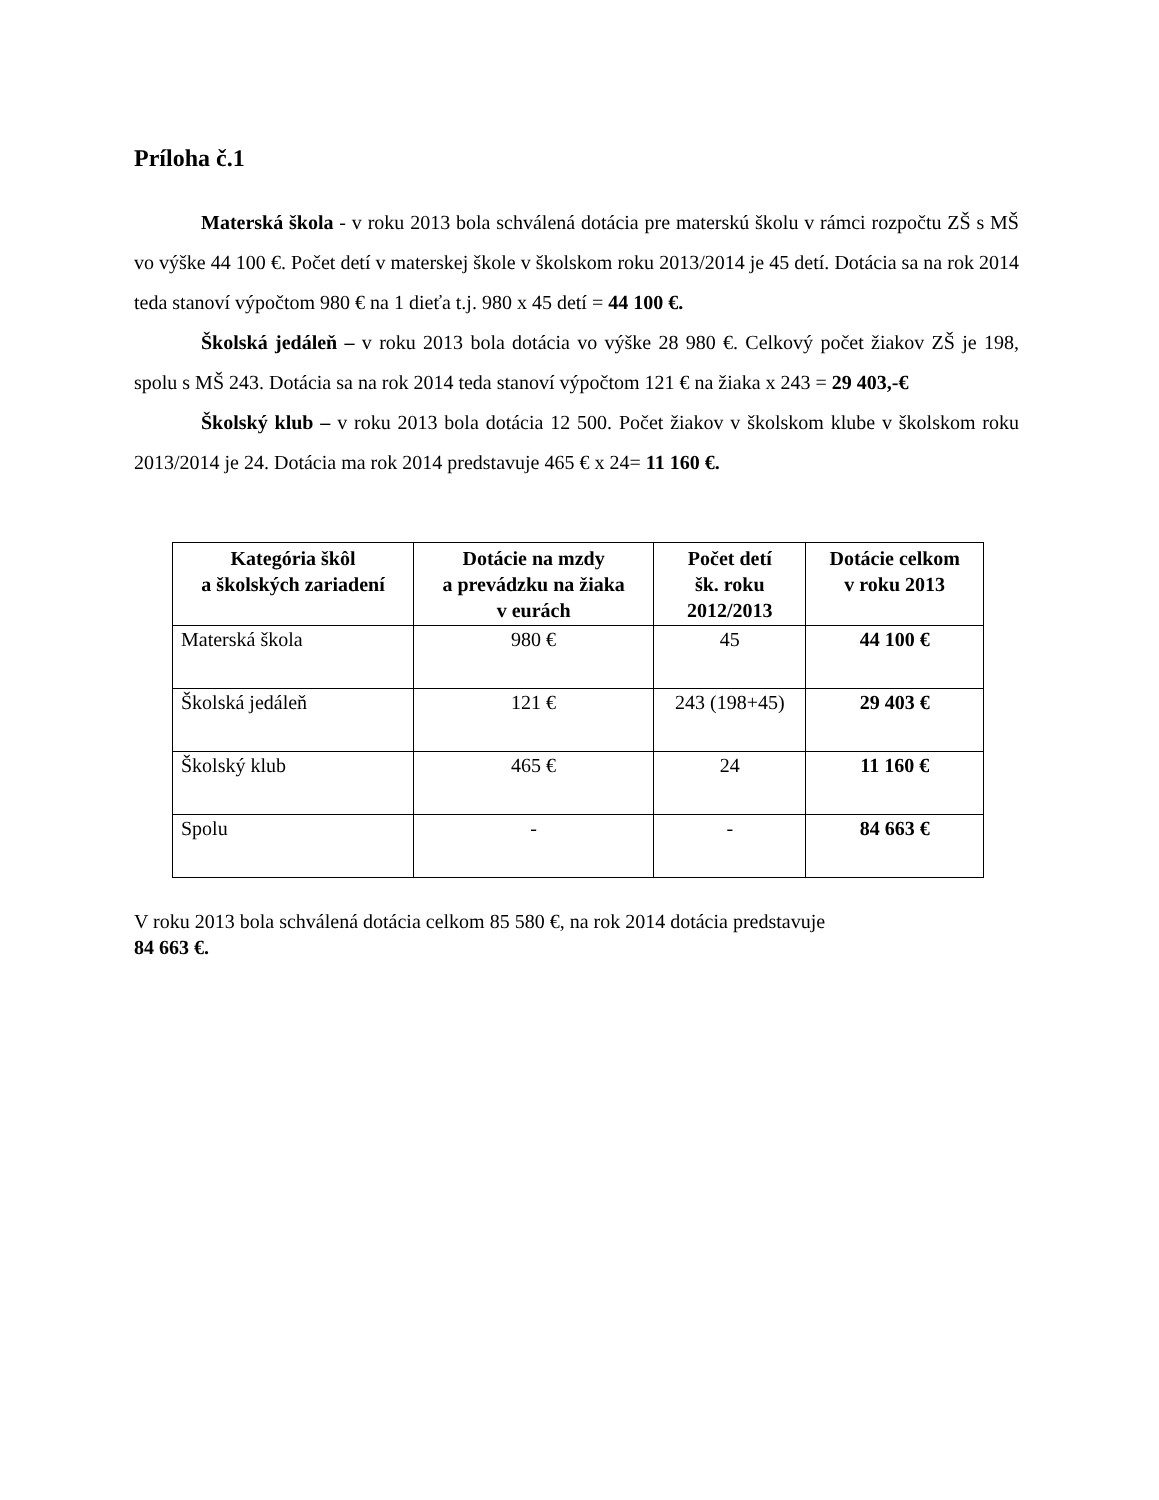Príloha č.1
Materská škola - v roku 2013 bola schválená dotácia pre materskú školu v rámci rozpočtu ZŠ s MŠ vo výške 44 100 €. Počet detí v materskej škole v školskom roku 2013/2014 je 45 detí. Dotácia sa na rok 2014 teda stanoví výpočtom 980 € na 1 dieťa t.j. 980 x 45 detí = 44 100 €.
Školská jedáleň – v roku 2013 bola dotácia vo výške 28 980 €. Celkový počet žiakov ZŠ je 198, spolu s MŠ 243. Dotácia sa na rok 2014 teda stanoví výpočtom 121 € na žiaka x 243 = 29 403,-€
Školský klub – v roku 2013 bola dotácia 12 500. Počet žiakov v školskom klube v školskom roku 2013/2014 je 24. Dotácia ma rok 2014 predstavuje 465 € x 24= 11 160 €.
| Kategória škôl a školských zariadení | Dotácie na mzdy a prevádzku na žiaka v eurách | Počet detí šk. roku 2012/2013 | Dotácie celkom v roku 2013 |
| --- | --- | --- | --- |
| Materská škola | 980 € | 45 | 44 100 € |
| Školská jedáleň | 121 € | 243 (198+45) | 29 403 € |
| Školský klub | 465 € | 24 | 11 160 € |
| Spolu | - | - | 84 663 € |
V roku 2013 bola schválená dotácia celkom 85 580 €, na rok 2014 dotácia predstavuje
84 663 €.